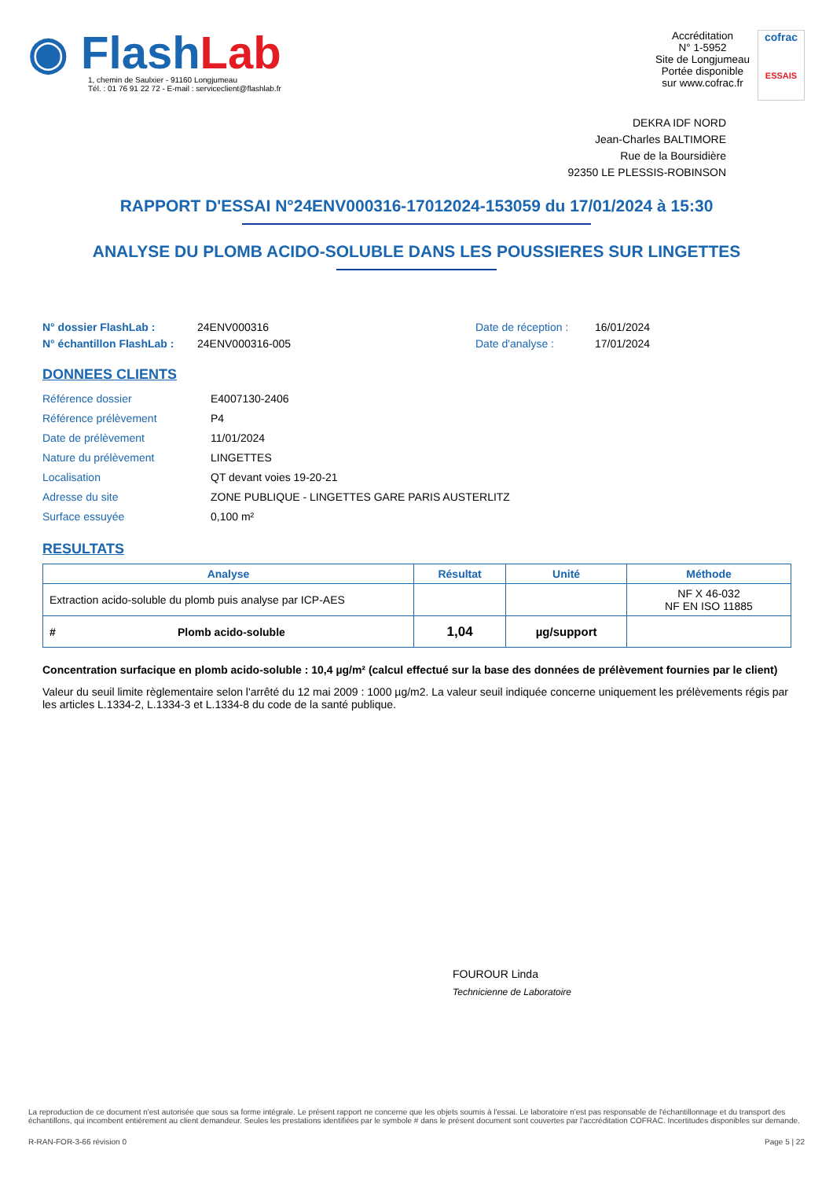◉ Flash Lab
1, chemin de Saulxier - 91160 Longjumeau
Tél. : 01 76 91 22 72 - E-mail : serviceclient@flashlab.fr
Accréditation
N° 1-5952
Site de Longjumeau
Portée disponible
sur www.cofrac.fr
cofrac
ESSAIS
DEKRA IDF NORD
Jean-Charles BALTIMORE
Rue de la Boursidière
92350 LE PLESSIS-ROBINSON
RAPPORT D'ESSAI N°24ENV000316-17012024-153059 du 17/01/2024 à 15:30
ANALYSE DU PLOMB ACIDO-SOLUBLE DANS LES POUSSIERES SUR LINGETTES
N° dossier FlashLab : 24ENV000316 Date de réception : 16/01/2024 N° échantillon FlashLab : 24ENV000316-005 Date d'analyse : 17/01/2024
DONNEES CLIENTS
Référence dossier E4007130-2406 Référence prélèvement P4 Date de prélèvement 11/01/2024 Nature du prélèvement LINGETTES Localisation QT devant voies 19-20-21 Adresse du site ZONE PUBLIQUE - LINGETTES GARE PARIS AUSTERLITZ Surface essuyée 0,100 m²
RESULTATS
| Analyse | Résultat | Unité | Méthode |
| --- | --- | --- | --- |
| Extraction acido-soluble du plomb puis analyse par ICP-AES | | | NF X 46-032 NF EN ISO 11885 |
| # Plomb acido-soluble | 1,04 | µg/support | |
Concentration surfacique en plomb acido-soluble : 10,4 µg/m² (calcul effectué sur la base des données de prélèvement fournies par le client)
Valeur du seuil limite règlementaire selon l'arrêté du 12 mai 2009 : 1000 µg/m2. La valeur seuil indiquée concerne uniquement les prélèvements régis par les articles L.1334-2, L.1334-3 et L.1334-8 du code de la santé publique.
FOUROUR Linda
Technicienne de Laboratoire
La reproduction de ce document n'est autorisée que sous sa forme intégrale. Le présent rapport ne concerne que les objets soumis à l'essai. Le laboratoire n'est pas responsable de l'échantillonnage et du transport des échantillons, qui incombent entièrement au client demandeur. Seules les prestations identifiées par le symbole # dans le présent document sont couvertes par l'accréditation COFRAC. Incertitudes disponibles sur demande.
R-RAN-FOR-3-66 révision 0 Page 5 | 22